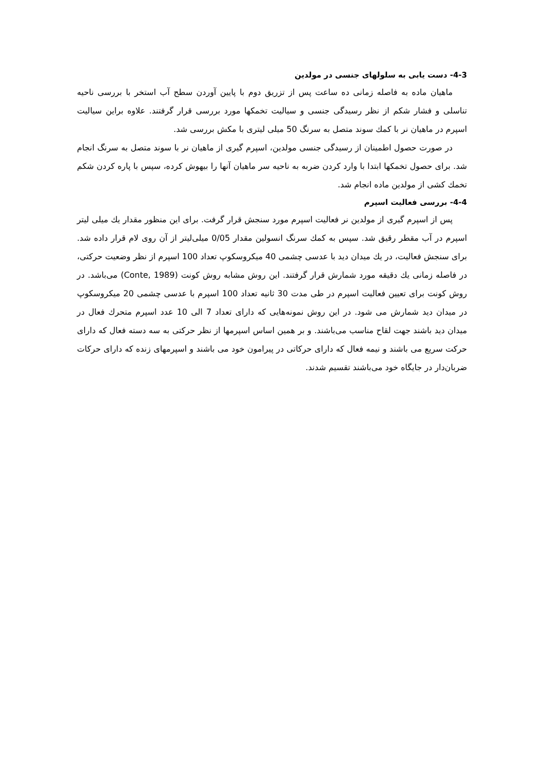4-3- دست یابی به سلولهای جنسی در مولدین
ماهیان ماده به فاصله زمانی ده ساعت پس از تزریق دوم با پایین آوردن سطح آب استخر با بررسی ناحیه تناسلی و فشار شکم از نظر رسیدگی جنسی و سیالیت تخمکها مورد بررسی قرار گرفتند. علاوه براین سیالیت اسپرم در ماهیان نر با کمك سوند متصل به سرنگ 50 میلی لیتری با مکش بررسی شد.
در صورت حصول اطمینان از رسیدگی جنسی مولدین، اسپرم گیری از ماهیان نر با سوند متصل به سرنگ انجام شد. برای حصول تخمکها ابتدا با وارد کردن ضربه به ناحیه سر ماهیان آنها را بیهوش کرده، سپس با پاره کردن شکم تخمك کشی از مولدین ماده انجام شد.
4-4- بررسی فعالیت اسپرم
پس از اسپرم گیری از مولدین نر فعالیت اسپرم مورد سنجش قرار گرفت. برای این منظور مقدار یك میلی لیتر اسپرم در آب مقطر رقیق شد. سپس به کمك سرنگ انسولین مقدار 0/05 میلی‌لیتر از آن روی لام قرار داده شد. برای سنجش فعالیت، در یك میدان دید با عدسی چشمی 40 میکروسکوپ تعداد 100 اسپرم از نظر وضعیت حرکتی، در فاصله زمانی یك دقیقه مورد شمارش قرار گرفتند. این روش مشابه روش کونت (Conte, 1989) می‌باشد. در روش کونت برای تعیین فعالیت اسپرم در طی مدت 30 ثانیه تعداد 100 اسپرم با عدسی چشمی 20 میکروسکوپ در میدان دید شمارش می شود. در این روش نمونه‌هایی که دارای تعداد 7 الی 10 عدد اسپرم متحرك فعال در میدان دید باشند جهت لقاح مناسب می‌باشند. و بر همین اساس اسپرمها از نظر حرکتی به سه دسته فعال که دارای حرکت سریع می باشند و نیمه فعال که دارای حرکاتی در پیرامون خود می باشند و اسپرمهای زنده که دارای حرکات ضربان‌دار در جایگاه خود می‌باشند تقسیم شدند.